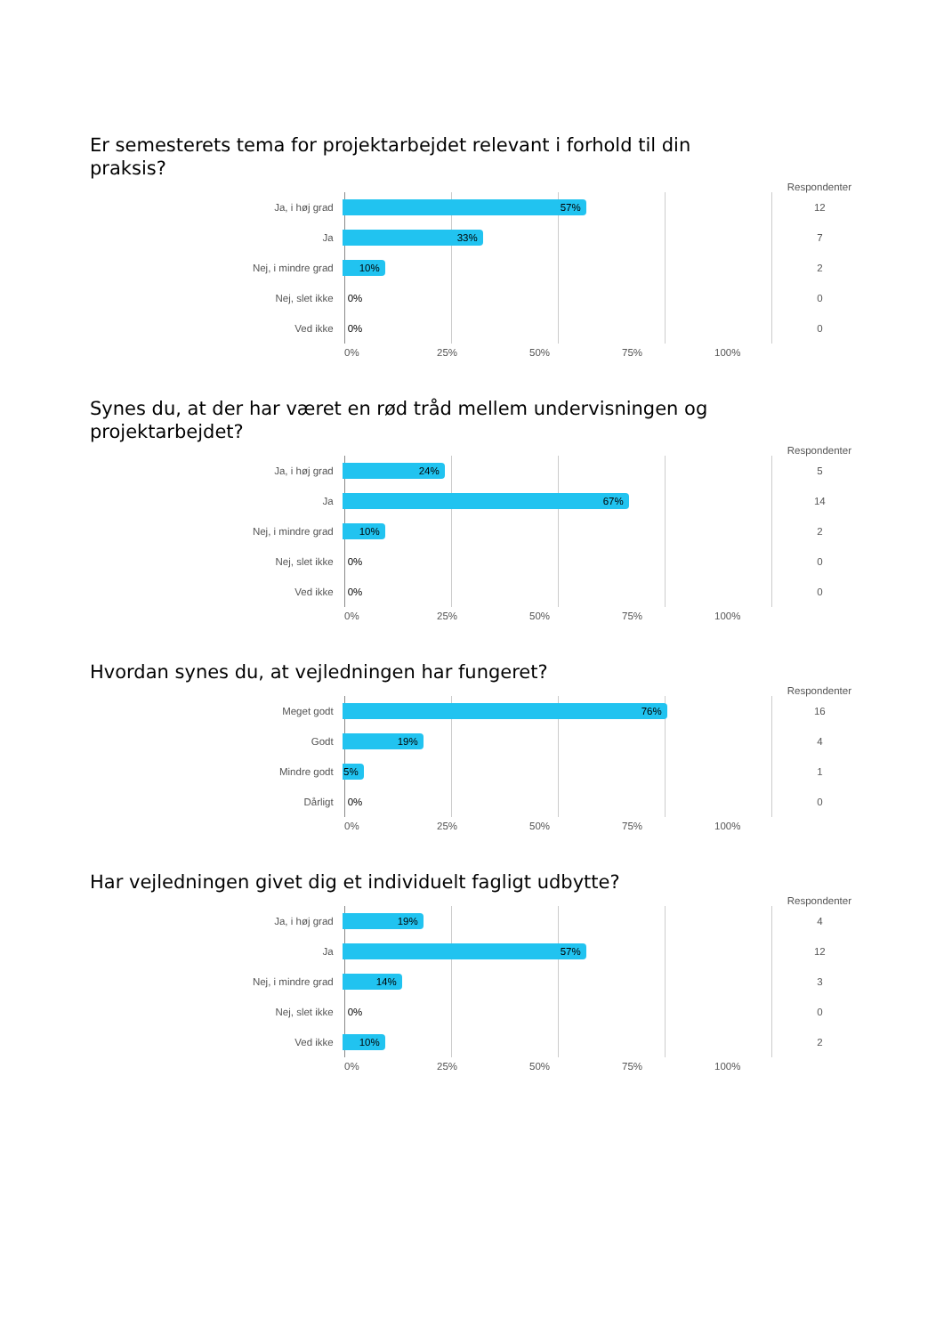Er semesterets tema for projektarbejdet relevant i forhold til din praksis?
Respondenter
Ja, i høj grad
57%
12
Ja
33%
7
Nej, i mindre grad
10%
2
Nej, slet ikke
0%
0
Ved ikke
0%
0
0% 25% 50% 75% 100%
Synes du, at der har været en rød tråd mellem undervisningen og projektarbejdet?
Respondenter
Ja, i høj grad
24%
5
Ja
67%
14
Nej, i mindre grad
10%
2
Nej, slet ikke
0%
0
Ved ikke
0%
0
0% 25% 50% 75% 100%
Hvordan synes du, at vejledningen har fungeret?
Respondenter
Meget godt
76%
16
Godt
19%
4
Mindre godt
5%
1
Dårligt
0%
0
0% 25% 50% 75% 100%
Har vejledningen givet dig et individuelt fagligt udbytte?
Respondenter
Ja, i høj grad
19%
4
Ja
57%
12
Nej, i mindre grad
14%
3
Nej, slet ikke
0%
0
Ved ikke
10%
2
0% 25% 50% 75% 100%